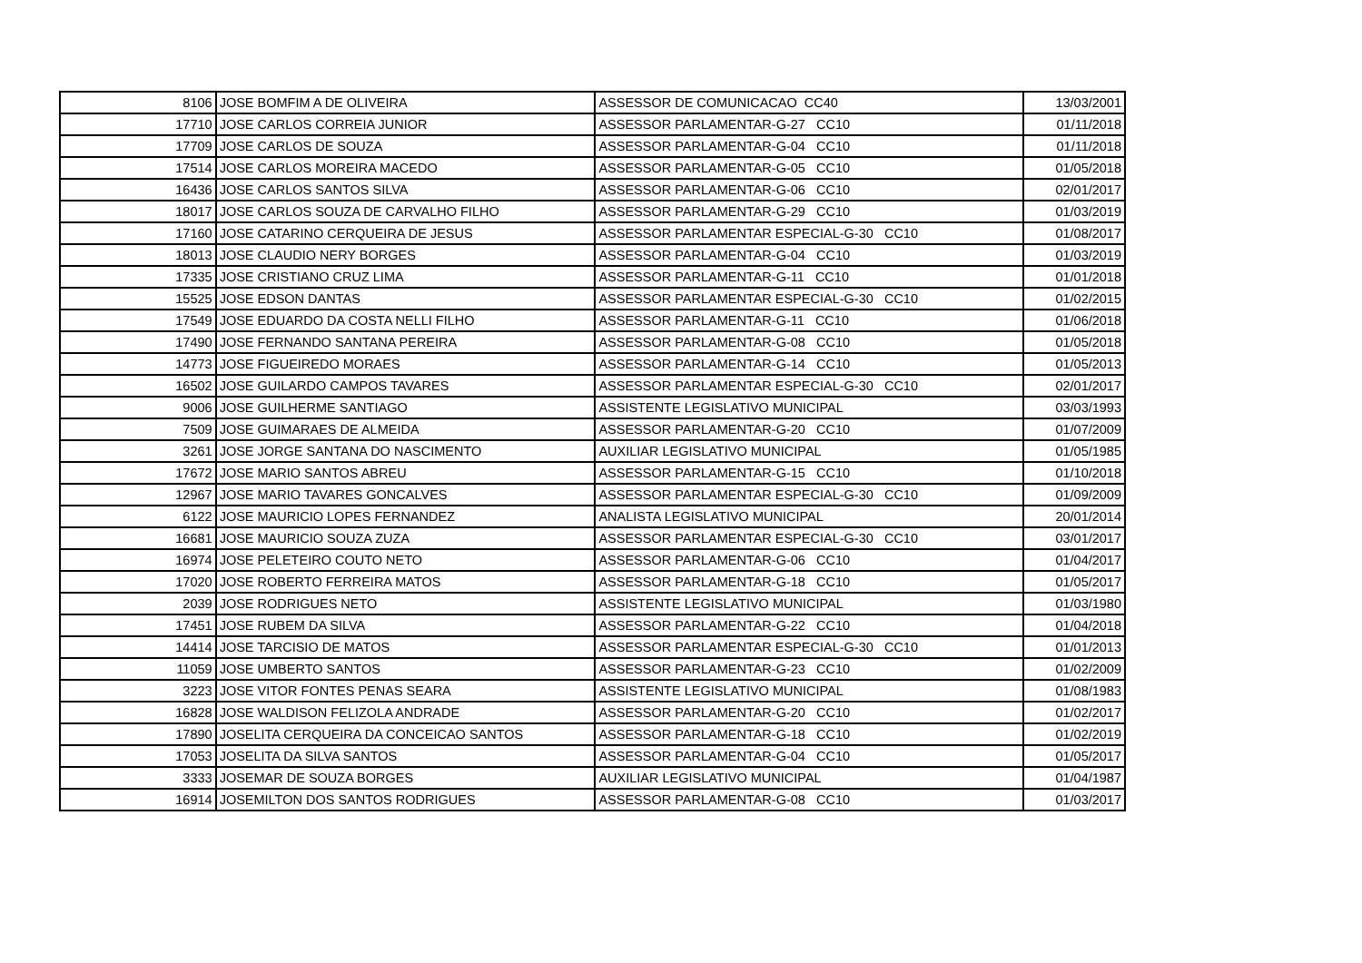| 8106 | JOSE BOMFIM A DE OLIVEIRA | ASSESSOR DE COMUNICACAO CC40 | 13/03/2001 |
| 17710 | JOSE CARLOS CORREIA JUNIOR | ASSESSOR PARLAMENTAR-G-27 CC10 | 01/11/2018 |
| 17709 | JOSE CARLOS DE SOUZA | ASSESSOR PARLAMENTAR-G-04 CC10 | 01/11/2018 |
| 17514 | JOSE CARLOS MOREIRA MACEDO | ASSESSOR PARLAMENTAR-G-05 CC10 | 01/05/2018 |
| 16436 | JOSE CARLOS SANTOS SILVA | ASSESSOR PARLAMENTAR-G-06 CC10 | 02/01/2017 |
| 18017 | JOSE CARLOS SOUZA DE CARVALHO FILHO | ASSESSOR PARLAMENTAR-G-29 CC10 | 01/03/2019 |
| 17160 | JOSE CATARINO CERQUEIRA DE JESUS | ASSESSOR PARLAMENTAR ESPECIAL-G-30 CC10 | 01/08/2017 |
| 18013 | JOSE CLAUDIO NERY BORGES | ASSESSOR PARLAMENTAR-G-04 CC10 | 01/03/2019 |
| 17335 | JOSE CRISTIANO CRUZ LIMA | ASSESSOR PARLAMENTAR-G-11 CC10 | 01/01/2018 |
| 15525 | JOSE EDSON DANTAS | ASSESSOR PARLAMENTAR ESPECIAL-G-30 CC10 | 01/02/2015 |
| 17549 | JOSE EDUARDO DA COSTA NELLI FILHO | ASSESSOR PARLAMENTAR-G-11 CC10 | 01/06/2018 |
| 17490 | JOSE FERNANDO SANTANA PEREIRA | ASSESSOR PARLAMENTAR-G-08 CC10 | 01/05/2018 |
| 14773 | JOSE FIGUEIREDO MORAES | ASSESSOR PARLAMENTAR-G-14 CC10 | 01/05/2013 |
| 16502 | JOSE GUILARDO CAMPOS TAVARES | ASSESSOR PARLAMENTAR ESPECIAL-G-30 CC10 | 02/01/2017 |
| 9006 | JOSE GUILHERME SANTIAGO | ASSISTENTE LEGISLATIVO MUNICIPAL | 03/03/1993 |
| 7509 | JOSE GUIMARAES DE ALMEIDA | ASSESSOR PARLAMENTAR-G-20 CC10 | 01/07/2009 |
| 3261 | JOSE JORGE SANTANA DO NASCIMENTO | AUXILIAR LEGISLATIVO MUNICIPAL | 01/05/1985 |
| 17672 | JOSE MARIO SANTOS ABREU | ASSESSOR PARLAMENTAR-G-15 CC10 | 01/10/2018 |
| 12967 | JOSE MARIO TAVARES GONCALVES | ASSESSOR PARLAMENTAR ESPECIAL-G-30 CC10 | 01/09/2009 |
| 6122 | JOSE MAURICIO LOPES FERNANDEZ | ANALISTA LEGISLATIVO MUNICIPAL | 20/01/2014 |
| 16681 | JOSE MAURICIO SOUZA ZUZA | ASSESSOR PARLAMENTAR ESPECIAL-G-30 CC10 | 03/01/2017 |
| 16974 | JOSE PELETEIRO COUTO NETO | ASSESSOR PARLAMENTAR-G-06 CC10 | 01/04/2017 |
| 17020 | JOSE ROBERTO FERREIRA MATOS | ASSESSOR PARLAMENTAR-G-18 CC10 | 01/05/2017 |
| 2039 | JOSE RODRIGUES NETO | ASSISTENTE LEGISLATIVO MUNICIPAL | 01/03/1980 |
| 17451 | JOSE RUBEM DA SILVA | ASSESSOR PARLAMENTAR-G-22 CC10 | 01/04/2018 |
| 14414 | JOSE TARCISIO DE MATOS | ASSESSOR PARLAMENTAR ESPECIAL-G-30 CC10 | 01/01/2013 |
| 11059 | JOSE UMBERTO SANTOS | ASSESSOR PARLAMENTAR-G-23 CC10 | 01/02/2009 |
| 3223 | JOSE VITOR FONTES PENAS SEARA | ASSISTENTE LEGISLATIVO MUNICIPAL | 01/08/1983 |
| 16828 | JOSE WALDISON FELIZOLA ANDRADE | ASSESSOR PARLAMENTAR-G-20 CC10 | 01/02/2017 |
| 17890 | JOSELITA CERQUEIRA DA CONCEICAO SANTOS | ASSESSOR PARLAMENTAR-G-18 CC10 | 01/02/2019 |
| 17053 | JOSELITA DA SILVA SANTOS | ASSESSOR PARLAMENTAR-G-04 CC10 | 01/05/2017 |
| 3333 | JOSEMAR DE SOUZA BORGES | AUXILIAR LEGISLATIVO MUNICIPAL | 01/04/1987 |
| 16914 | JOSEMILTON DOS SANTOS RODRIGUES | ASSESSOR PARLAMENTAR-G-08 CC10 | 01/03/2017 |